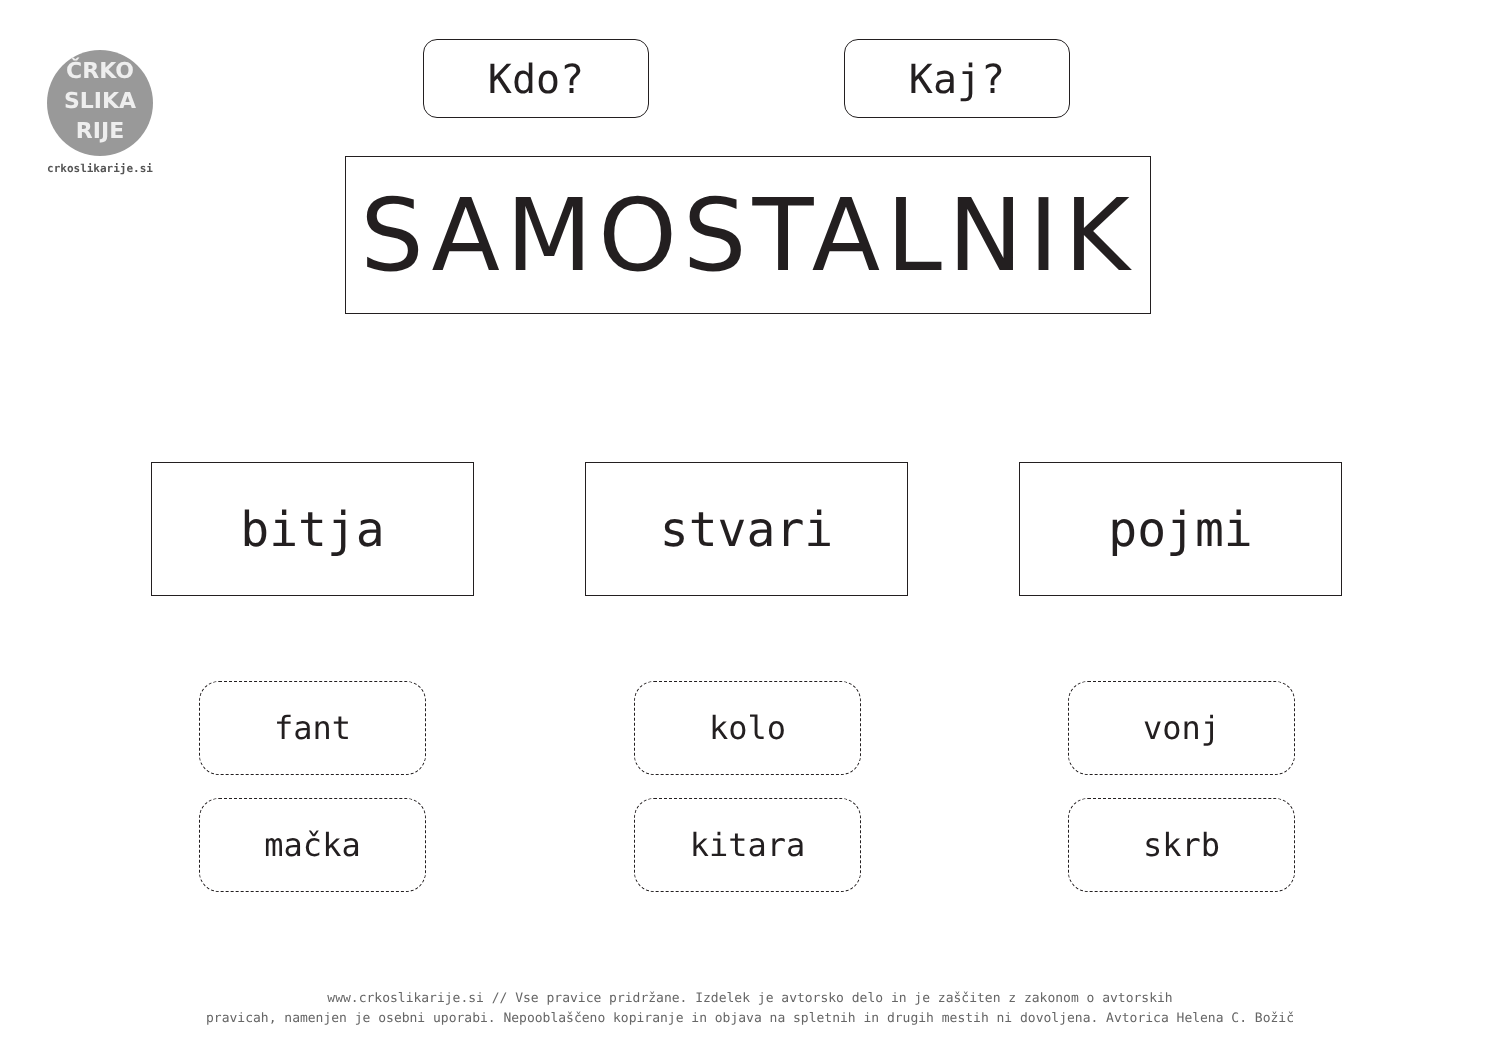ČRKO
SLIKA
RIJE
crkoslikarije.si
Kdo? Kaj?
SAMOSTALNIK
bitja stvari pojmi
fant kolo vonj
mačka kitara skrb
www.crkoslikarije.si // Vse pravice pridržane. Izdelek je avtorsko delo in je zaščiten z zakonom o avtorskih
pravicah, namenjen je osebni uporabi. Nepooblaščeno kopiranje in objava na spletnih in drugih mestih ni dovoljena. Avtorica Helena C. Božič